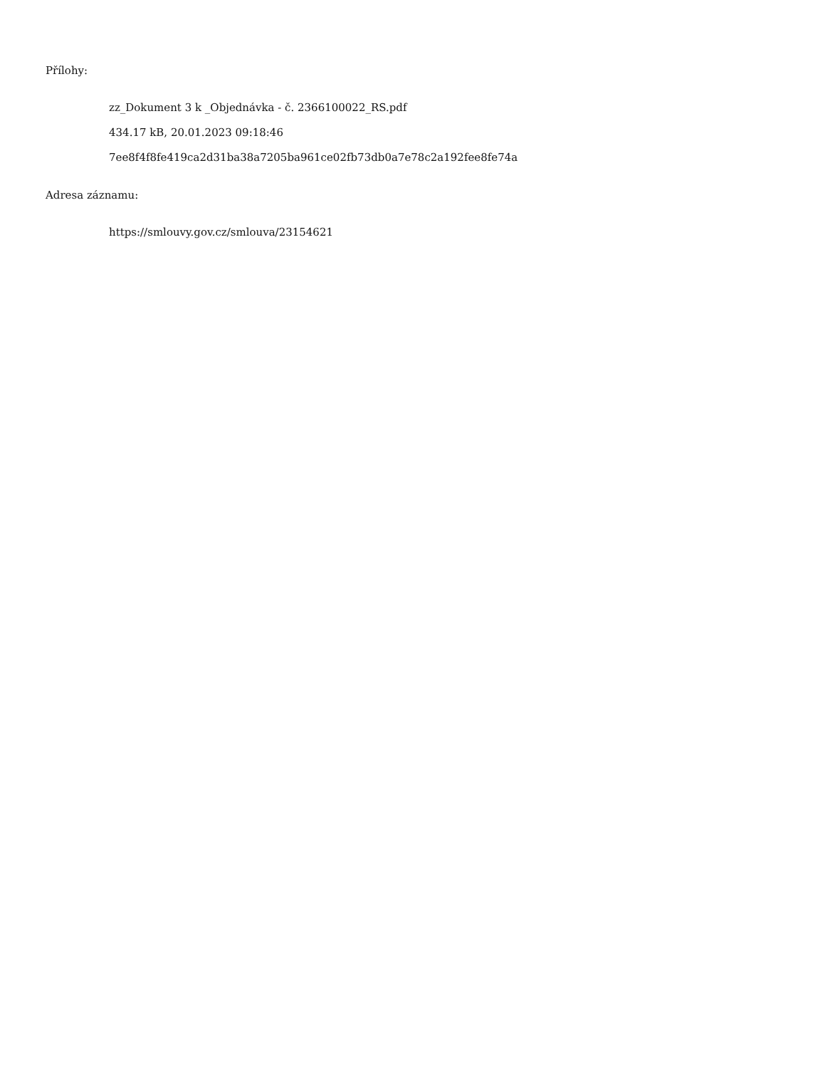Přílohy:
zz_Dokument 3 k _Objednávka - č. 2366100022_RS.pdf
434.17 kB, 20.01.2023 09:18:46
7ee8f4f8fe419ca2d31ba38a7205ba961ce02fb73db0a7e78c2a192fee8fe74a
Adresa záznamu:
https://smlouvy.gov.cz/smlouva/23154621